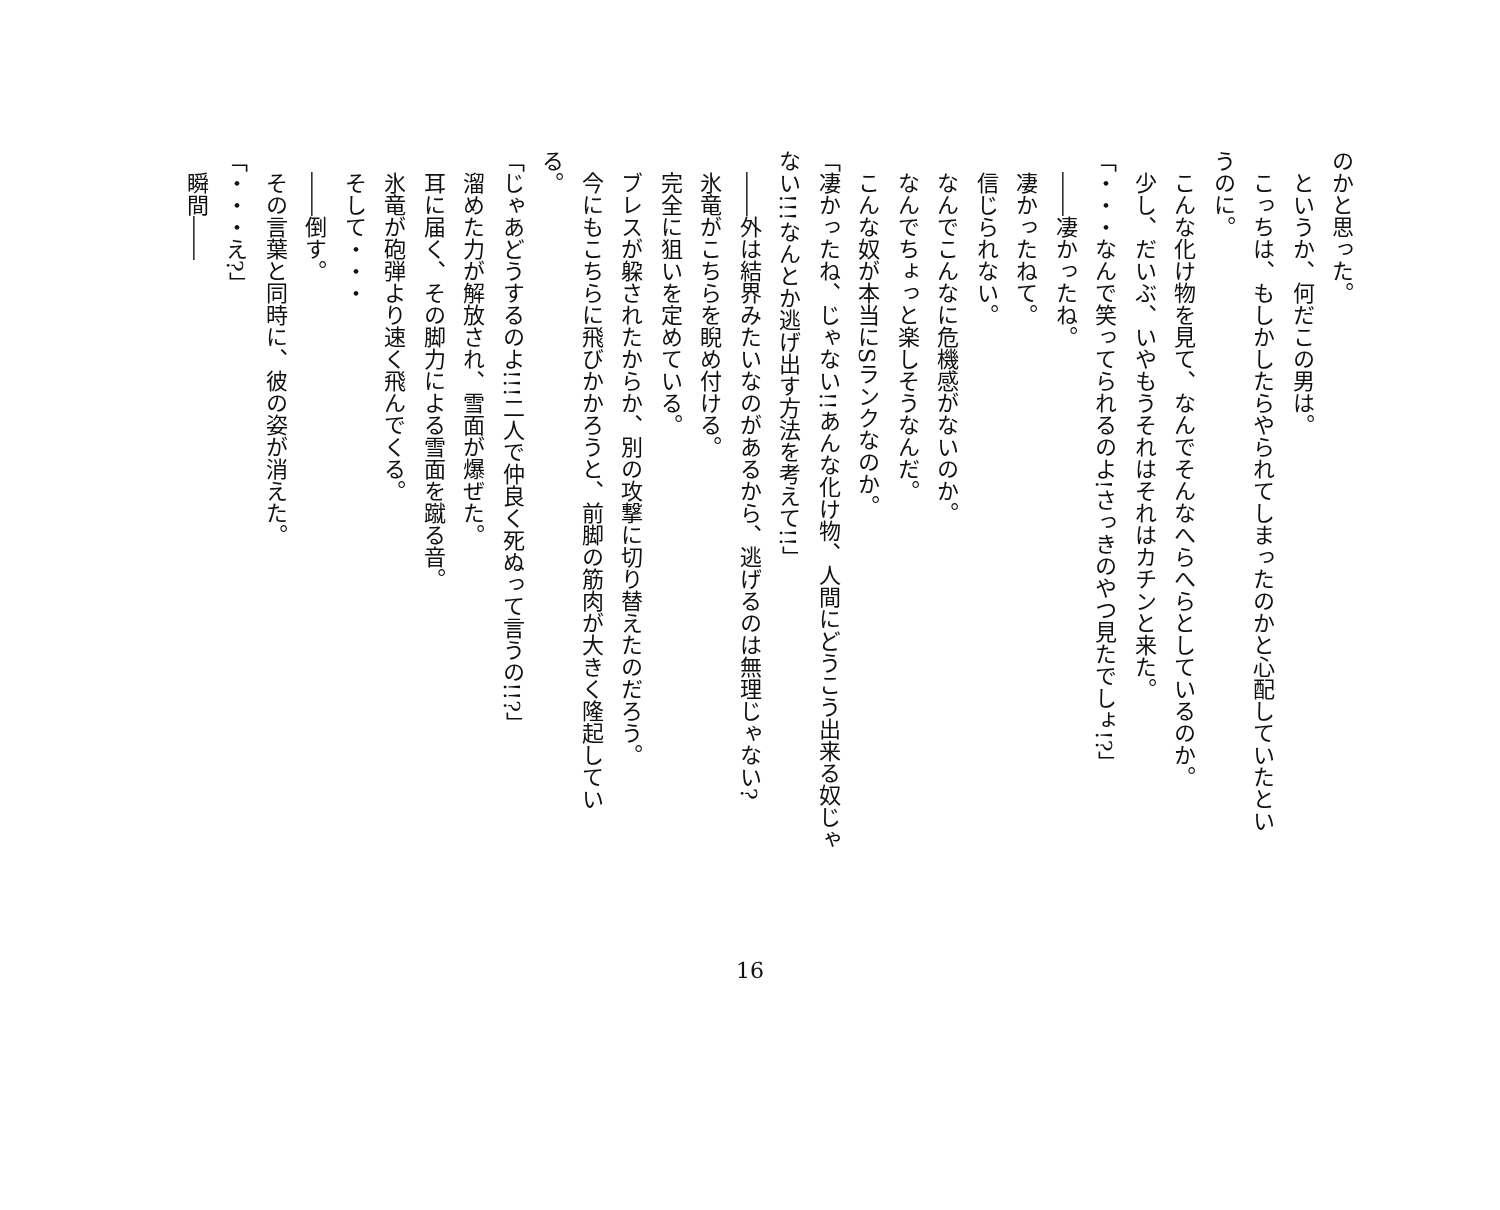のかと思った。
　というか、何だこの男は。
　こっちは、もしかしたらやられてしまったのかと心配していたとい
うのに。
　こんな化け物を見て、なんでそんなへらへらとしているのか。
　少し、だいぶ、いやもうそれはそれはカチンと来た。
「・・・なんで笑ってられるのよ!さっきのやつ見たでしょ!?」
　――凄かったね。
　凄かったねて。
　信じられない。
　なんでこんなに危機感がないのか。
　なんでちょっと楽しそうなんだ。
　こんな奴が本当にSランクなのか。
「凄かったね、じゃない!!あんな化け物、人間にどうこう出来る奴じゃ
ない!!!なんとか逃げ出す方法を考えて!!」
　――外は結界みたいなのがあるから、逃げるのは無理じゃない?
　氷竜がこちらを睨め付ける。
　完全に狙いを定めている。
　ブレスが躱されたからか、別の攻撃に切り替えたのだろう。
　今にもこちらに飛びかかろうと、前脚の筋肉が大きく隆起してい
る。
「じゃあどうするのよ!!!二人で仲良く死ぬって言うの!!?」
　溜めた力が解放され、雪面が爆ぜた。
　耳に届く、その脚力による雪面を蹴る音。
　氷竜が砲弾より速く飛んでくる。
　そして・・・
　――倒す。
　その言葉と同時に、彼の姿が消えた。
「・・・え?」
　瞬間――
16